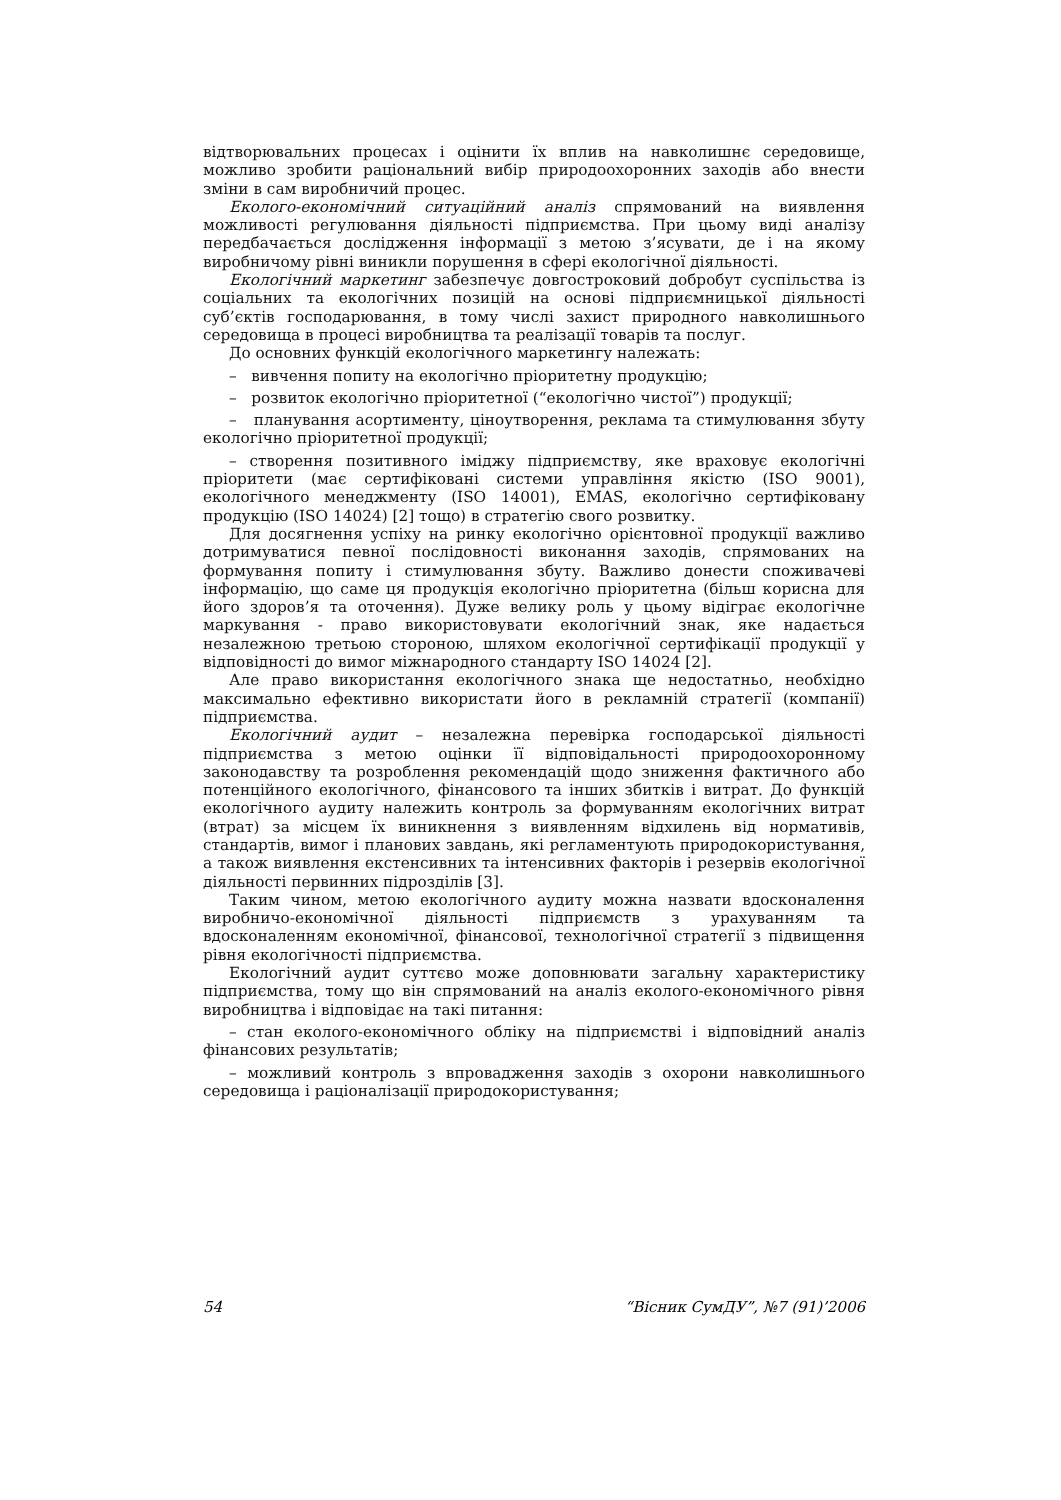відтворювальних процесах і оцінити їх вплив на навколишнє середовище, можливо зробити раціональний вибір природоохоронних заходів або внести зміни в сам виробничий процес.
Еколого-економічний ситуаційний аналіз спрямований на виявлення можливості регулювання діяльності підприємства. При цьому виді аналізу передбачається дослідження інформації з метою з’ясувати, де і на якому виробничому рівні виникли порушення в сфері екологічної діяльності.
Екологічний маркетинг забезпечує довгостроковий добробут суспільства із соціальних та екологічних позицій на основі підприємницької діяльності суб’єктів господарювання, в тому числі захист природного навколишнього середовища в процесі виробництва та реалізації товарів та послуг.
До основних функцій екологічного маркетингу належать:
– вивчення попиту на екологічно пріоритетну продукцію;
– розвиток екологічно пріоритетної (“екологічно чистої”) продукції;
– планування асортименту, ціноутворення, реклама та стимулювання збуту екологічно пріоритетної продукції;
– створення позитивного іміджу підприємству, яке враховує екологічні пріоритети (має сертифіковані системи управління якістю (ISO 9001), екологічного менеджменту (ISO 14001), EMAS, екологічно сертифіковану продукцію (ISO 14024) [2] тощо) в стратегію свого розвитку.
Для досягнення успіху на ринку екологічно орієнтовної продукції важливо дотримуватися певної послідовності виконання заходів, спрямованих на формування попиту і стимулювання збуту. Важливо донести споживачеві інформацію, що саме ця продукція екологічно пріоритетна (більш корисна для його здоров’я та оточення). Дуже велику роль у цьому відіграє екологічне маркування - право використовувати екологічний знак, яке надається незалежною третьою стороною, шляхом екологічної сертифікації продукції у відповідності до вимог міжнародного стандарту ISO 14024 [2].
Але право використання екологічного знака ще недостатньо, необхідно максимально ефективно використати його в рекламній стратегії (компанії) підприємства.
Екологічний аудит – незалежна перевірка господарської діяльності підприємства з метою оцінки її відповідальності природоохоронному законодавству та розроблення рекомендацій щодо зниження фактичного або потенційного екологічного, фінансового та інших збитків і витрат. До функцій екологічного аудиту належить контроль за формуванням екологічних витрат (втрат) за місцем їх виникнення з виявленням відхилень від нормативів, стандартів, вимог і планових завдань, які регламентують природокористування, а також виявлення екстенсивних та інтенсивних факторів і резервів екологічної діяльності первинних підрозділів [3].
Таким чином, метою екологічного аудиту можна назвати вдосконалення виробничо-економічної діяльності підприємств з урахуванням та вдосконаленням економічної, фінансової, технологічної стратегії з підвищення рівня екологічності підприємства.
Екологічний аудит суттєво може доповнювати загальну характеристику підприємства, тому що він спрямований на аналіз еколого-економічного рівня виробництва і відповідає на такі питання:
– стан еколого-економічного обліку на підприємстві і відповідний аналіз фінансових результатів;
– можливий контроль з впровадження заходів з охорони навколишнього середовища і раціоналізації природокористування;
54 “Вісник СумДУ”, №7 (91)’2006